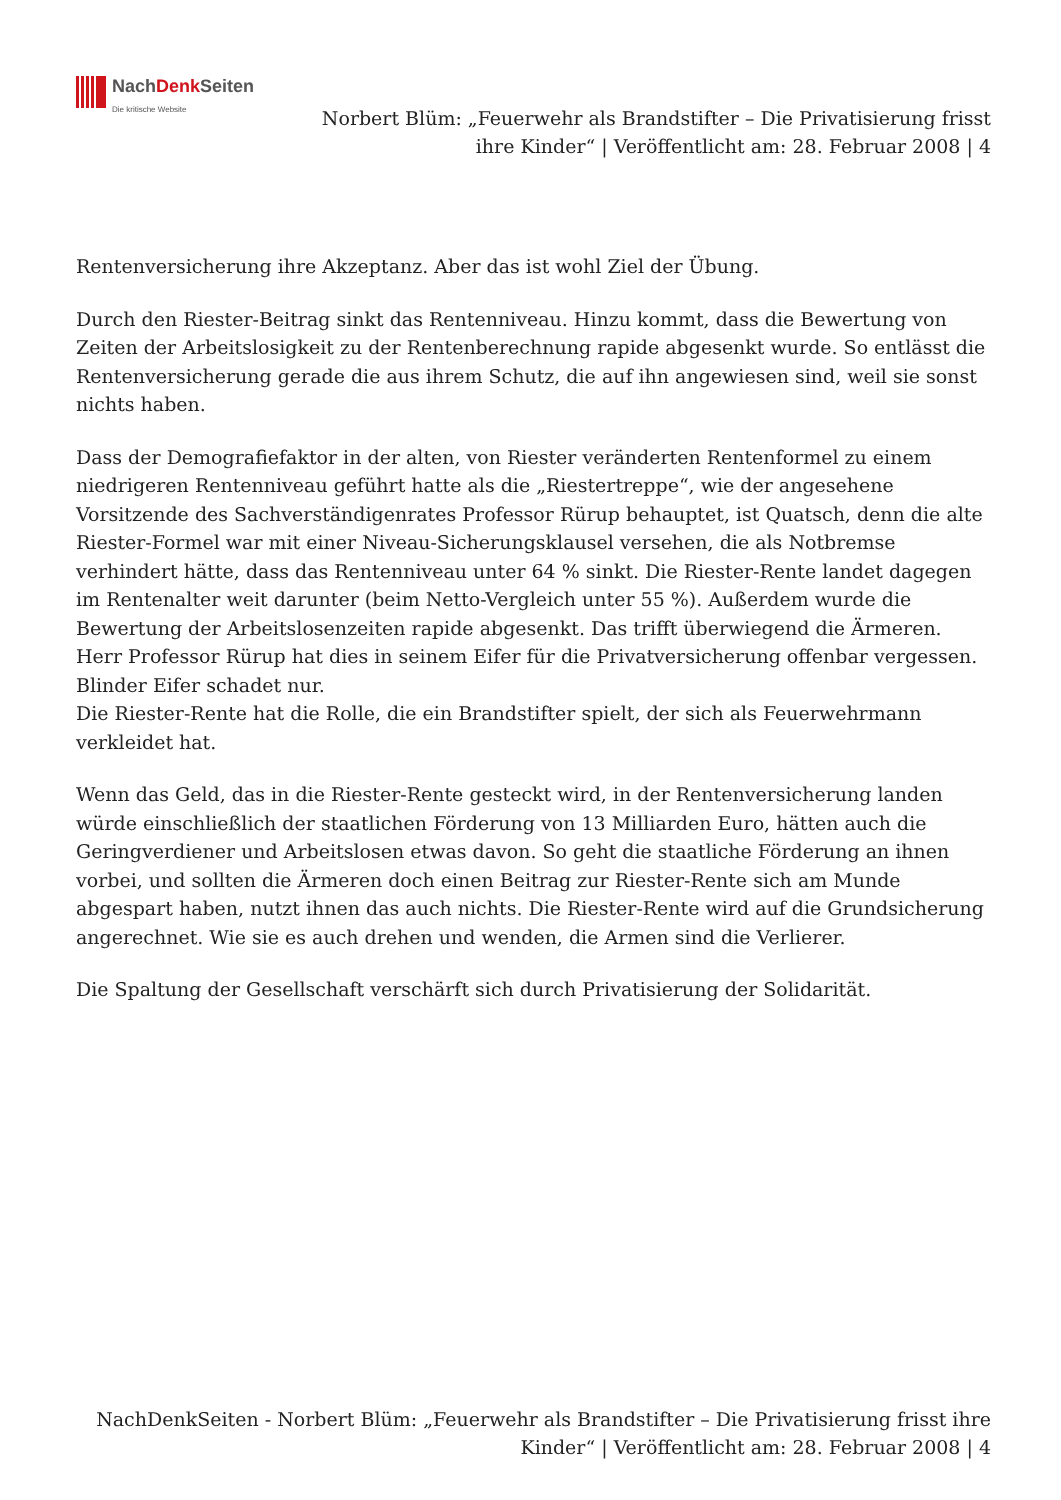NachDenk Seiten
Die kritische Website
Norbert Blüm: „Feuerwehr als Brandstifter – Die Privatisierung frisst ihre Kinder“ | Veröffentlicht am: 28. Februar 2008 | 4
Rentenversicherung ihre Akzeptanz. Aber das ist wohl Ziel der Übung.
Durch den Riester-Beitrag sinkt das Rentenniveau. Hinzu kommt, dass die Bewertung von Zeiten der Arbeitslosigkeit zu der Rentenberechnung rapide abgesenkt wurde. So entlässt die Rentenversicherung gerade die aus ihrem Schutz, die auf ihn angewiesen sind, weil sie sonst nichts haben.
Dass der Demografiefaktor in der alten, von Riester veränderten Rentenformel zu einem niedrigeren Rentenniveau geführt hatte als die „Riestertreppe“, wie der angesehene Vorsitzende des Sachverständigenrates Professor Rürup behauptet, ist Quatsch, denn die alte Riester-Formel war mit einer Niveau-Sicherungsklausel versehen, die als Notbremse verhindert hätte, dass das Rentenniveau unter 64 % sinkt. Die Riester-Rente landet dagegen im Rentenalter weit darunter (beim Netto-Vergleich unter 55 %). Außerdem wurde die Bewertung der Arbeitslosenzeiten rapide abgesenkt. Das trifft überwiegend die Ärmeren. Herr Professor Rürup hat dies in seinem Eifer für die Privatversicherung offenbar vergessen. Blinder Eifer schadet nur.
Die Riester-Rente hat die Rolle, die ein Brandstifter spielt, der sich als Feuerwehrmann verkleidet hat.
Wenn das Geld, das in die Riester-Rente gesteckt wird, in der Rentenversicherung landen würde einschließlich der staatlichen Förderung von 13 Milliarden Euro, hätten auch die Geringverdiener und Arbeitslosen etwas davon. So geht die staatliche Förderung an ihnen vorbei, und sollten die Ärmeren doch einen Beitrag zur Riester-Rente sich am Munde abgespart haben, nutzt ihnen das auch nichts. Die Riester-Rente wird auf die Grundsicherung angerechnet. Wie sie es auch drehen und wenden, die Armen sind die Verlierer.
Die Spaltung der Gesellschaft verschärft sich durch Privatisierung der Solidarität.
NachDenkSeiten - Norbert Blüm: „Feuerwehr als Brandstifter – Die Privatisierung frisst ihre Kinder“ | Veröffentlicht am: 28. Februar 2008 | 4